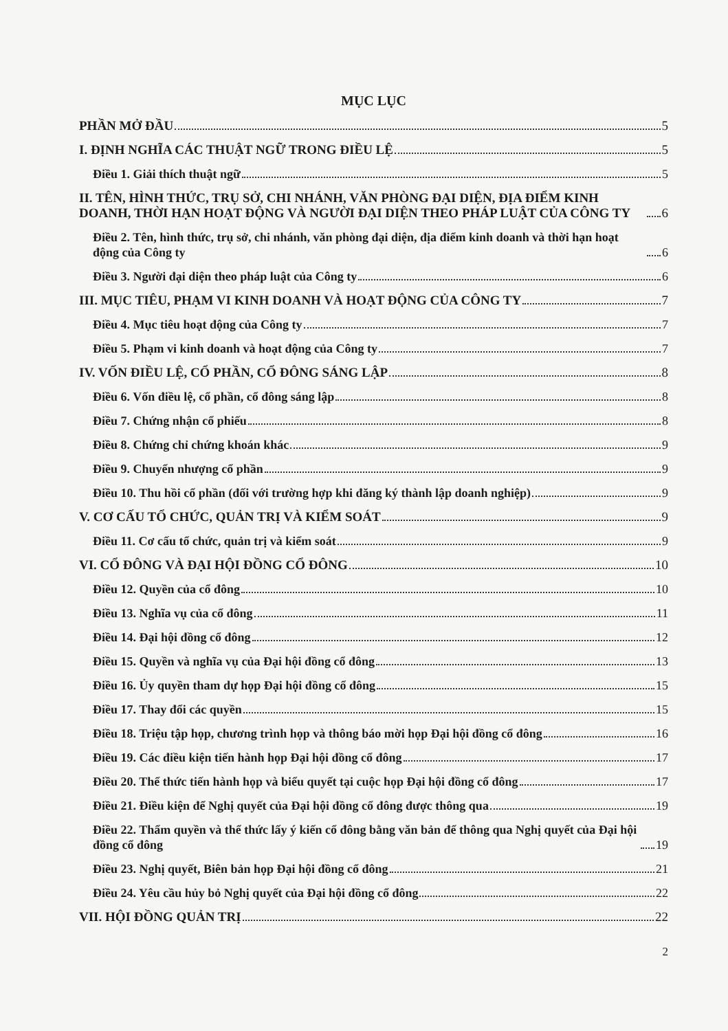MỤC LỤC
PHẦN MỞ ĐẦU 5
I. ĐỊNH NGHĨA CÁC THUẬT NGỮ TRONG ĐIỀU LỆ 5
Điều 1. Giải thích thuật ngữ 5
II. TÊN, HÌNH THỨC, TRỤ SỞ, CHI NHÁNH, VĂN PHÒNG ĐẠI DIỆN, ĐỊA ĐIỂM KINH DOANH, THỜI HẠN HOẠT ĐỘNG VÀ NGƯỜI ĐẠI DIỆN THEO PHÁP LUẬT CỦA CÔNG TY 6
Điều 2. Tên, hình thức, trụ sở, chi nhánh, văn phòng đại diện, địa điểm kinh doanh và thời hạn hoạt động của Công ty 6
Điều 3. Người đại diện theo pháp luật của Công ty 6
III. MỤC TIÊU, PHẠM VI KINH DOANH VÀ HOẠT ĐỘNG CỦA CÔNG TY 7
Điều 4. Mục tiêu hoạt động của Công ty 7
Điều 5. Phạm vi kinh doanh và hoạt động của Công ty 7
IV. VỐN ĐIỀU LỆ, CỔ PHẦN, CỔ ĐÔNG SÁNG LẬP 8
Điều 6. Vốn điều lệ, cổ phần, cổ đông sáng lập 8
Điều 7. Chứng nhận cổ phiếu 8
Điều 8. Chứng chỉ chứng khoán khác 9
Điều 9. Chuyển nhượng cổ phần 9
Điều 10. Thu hồi cổ phần (đối với trường hợp khi đăng ký thành lập doanh nghiệp) 9
V. CƠ CẤU TỔ CHỨC, QUẢN TRỊ VÀ KIỂM SOÁT 9
Điều 11. Cơ cấu tổ chức, quản trị và kiểm soát 9
VI. CỔ ĐÔNG VÀ ĐẠI HỘI ĐỒNG CỔ ĐÔNG 10
Điều 12. Quyền của cổ đông 10
Điều 13. Nghĩa vụ của cổ đông 11
Điều 14. Đại hội đồng cổ đông 12
Điều 15. Quyền và nghĩa vụ của Đại hội đồng cổ đông 13
Điều 16. Ủy quyền tham dự họp Đại hội đồng cổ đông 15
Điều 17. Thay đổi các quyền 15
Điều 18. Triệu tập họp, chương trình họp và thông báo mời họp Đại hội đồng cổ đông 16
Điều 19. Các điều kiện tiến hành họp Đại hội đồng cổ đông 17
Điều 20. Thể thức tiến hành họp và biểu quyết tại cuộc họp Đại hội đồng cổ đông 17
Điều 21. Điều kiện để Nghị quyết của Đại hội đồng cổ đông được thông qua 19
Điều 22. Thẩm quyền và thể thức lấy ý kiến cổ đông bằng văn bản để thông qua Nghị quyết của Đại hội đồng cổ đông 19
Điều 23. Nghị quyết, Biên bản họp Đại hội đồng cổ đông 21
Điều 24. Yêu cầu hủy bỏ Nghị quyết của Đại hội đồng cổ đông 22
VII. HỘI ĐỒNG QUẢN TRỊ 22
2